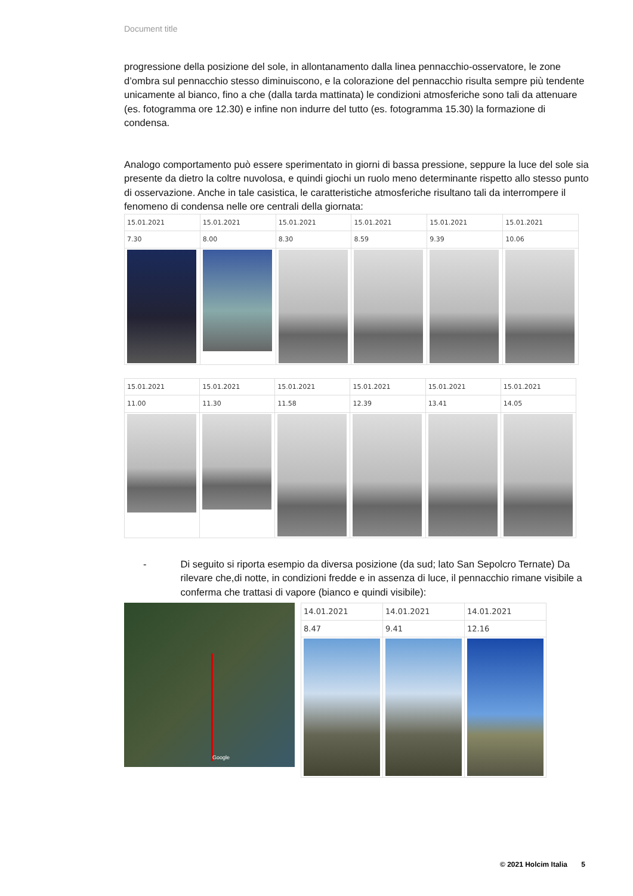Document title
progressione della posizione del sole, in allontanamento dalla linea pennacchio-osservatore, le zone d’ombra sul pennacchio stesso diminuiscono, e la colorazione del pennacchio risulta sempre più tendente unicamente al bianco, fino a che (dalla tarda mattinata) le condizioni atmosferiche sono tali da attenuare (es. fotogramma ore 12.30) e infine non indurre del tutto (es. fotogramma 15.30) la formazione di condensa.
Analogo comportamento può essere sperimentato in giorni di bassa pressione, seppure la luce del sole sia presente da dietro la coltre nuvolosa, e quindi giochi un ruolo meno determinante rispetto allo stesso punto di osservazione. Anche in tale casistica, le caratteristiche atmosferiche risultano tali da interrompere il fenomeno di condensa nelle ore centrali della giornata:
| 15.01.2021 | 15.01.2021 | 15.01.2021 | 15.01.2021 | 15.01.2021 | 15.01.2021 |
| 7.30 | 8.00 | 8.30 | 8.59 | 9.39 | 10.06 |
| 15.01.2021 | 15.01.2021 | 15.01.2021 | 15.01.2021 | 15.01.2021 | 15.01.2021 |
| 11.00 | 11.30 | 11.58 | 12.39 | 13.41 | 14.05 |
- Di seguito si riporta esempio da diversa posizione (da sud; lato San Sepolcro Ternate) Da rilevare che,di notte, in condizioni fredde e in assenza di luce, il pennacchio rimane visibile a conferma che trattasi di vapore (bianco e quindi visibile):
Google
| 14.01.2021 | 14.01.2021 | 14.01.2021 |
| 8.47 | 9.41 | 12.16 |
© 2021 Holcim Italia 5